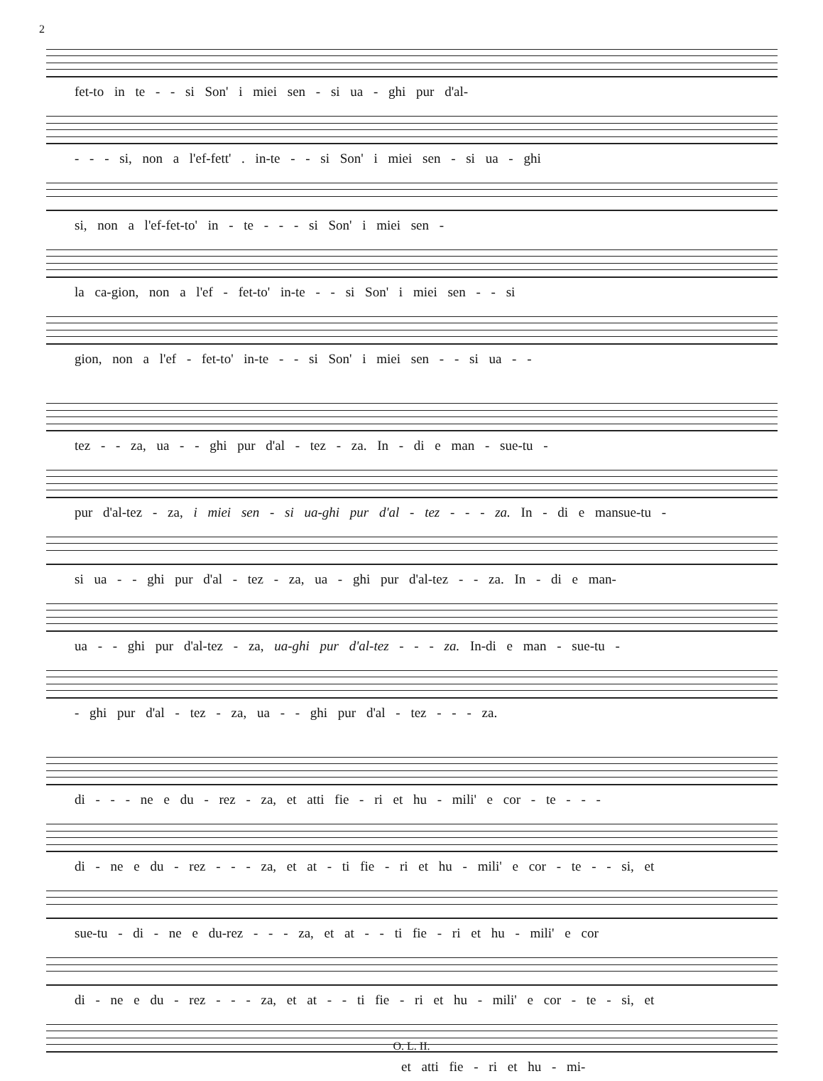2
fet-to in te - - si Son' i miei sen - si ua - ghi pur d'al-
- - - si, non a l'ef-fett' . in-te - - si Son' i miei sen - si ua - ghi
si, non a l'ef-fet-to' in - te - - - si Son' i miei sen -
la ca-gion, non a l'ef - fet-to' in-te - - si Son' i miei sen - - si
gion, non a l'ef - fet-to' in-te - - si Son' i miei sen - - si ua - -
tez - - za, ua - - ghi pur d'al - tez - za. In - di e man - sue-tu -
pur d'al-tez - za, i miei sen - si ua-ghi pur d'al - tez - - - za. In - di e mansue-tu -
si ua - - ghi pur d'al - tez - za, ua - ghi pur d'al-tez - - za. In - di e man-
ua - - ghi pur d'al-tez - za, ua-ghi pur d'al-tez - - - za. In-di e man - sue-tu -
- ghi pur d'al - tez - za, ua - - ghi pur d'al - tez - - - za.
di - - - ne e du - rez - za, et atti fie - ri et hu - mili' e cor - te - - -
di - ne e du - rez - - - za, et at - ti fie - ri et hu - mili' e cor - te - - si, et
sue-tu - di - ne e du-rez - - - za, et at - - ti fie - ri et hu - mili' e cor
di - ne e du - rez - - - za, et at - - ti fie - ri et hu - mili' e cor - te - si, et
et atti fie - ri et hu - mi-
O. L. II.